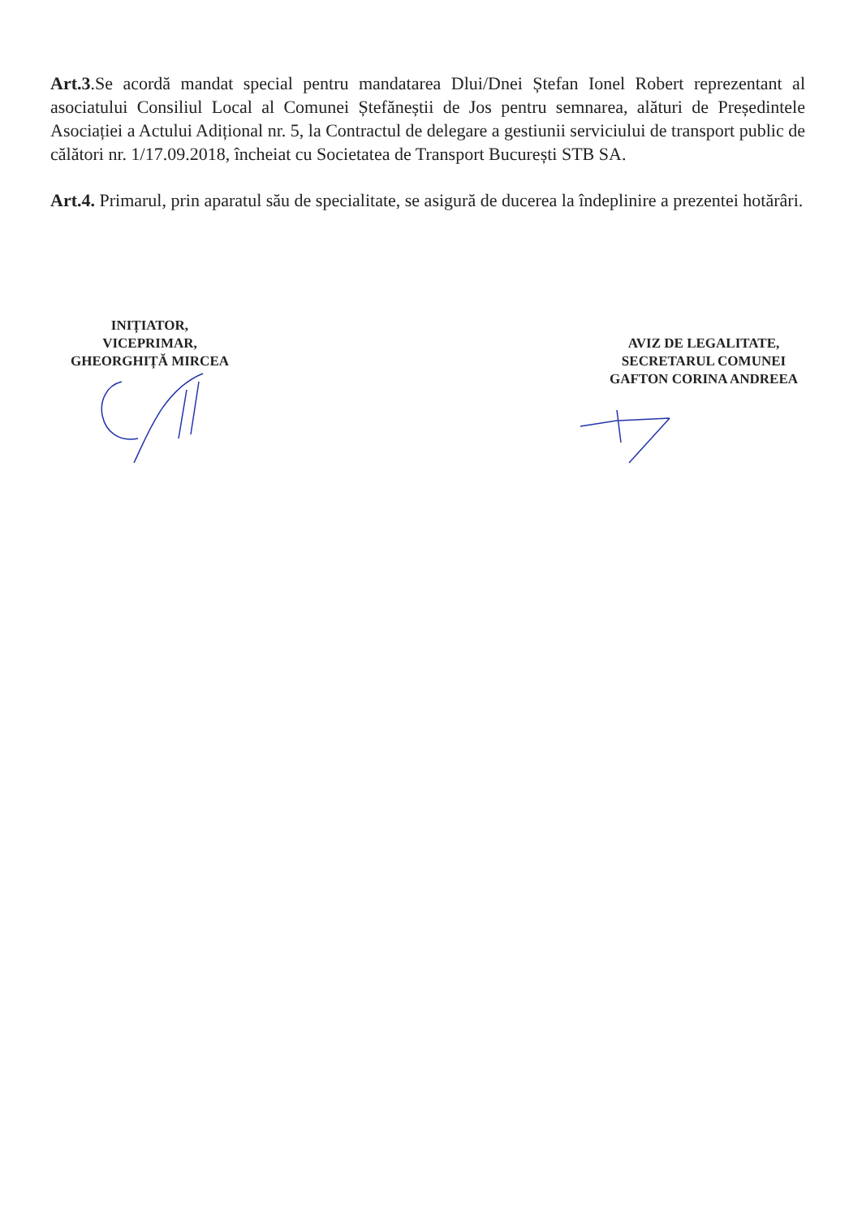Art.3.Se acordă mandat special pentru mandatarea Dlui/Dnei Ștefan Ionel Robert reprezentant al asociatului Consiliul Local al Comunei Ștefăneștii de Jos pentru semnarea, alături de Președintele Asociației a Actului Adițional nr. 5, la Contractul de delegare a gestiunii serviciului de transport public de călători nr. 1/17.09.2018, încheiat cu Societatea de Transport București STB SA.
Art.4. Primarul, prin aparatul său de specialitate, se asigură de ducerea la îndeplinire a prezentei hotărâri.
INIȚIATOR,
VICEPRIMAR,
GHEORGHIȚĂ MIRCEA
AVIZ DE LEGALITATE,
SECRETARUL COMUNEI
GAFTON CORINA ANDREEA